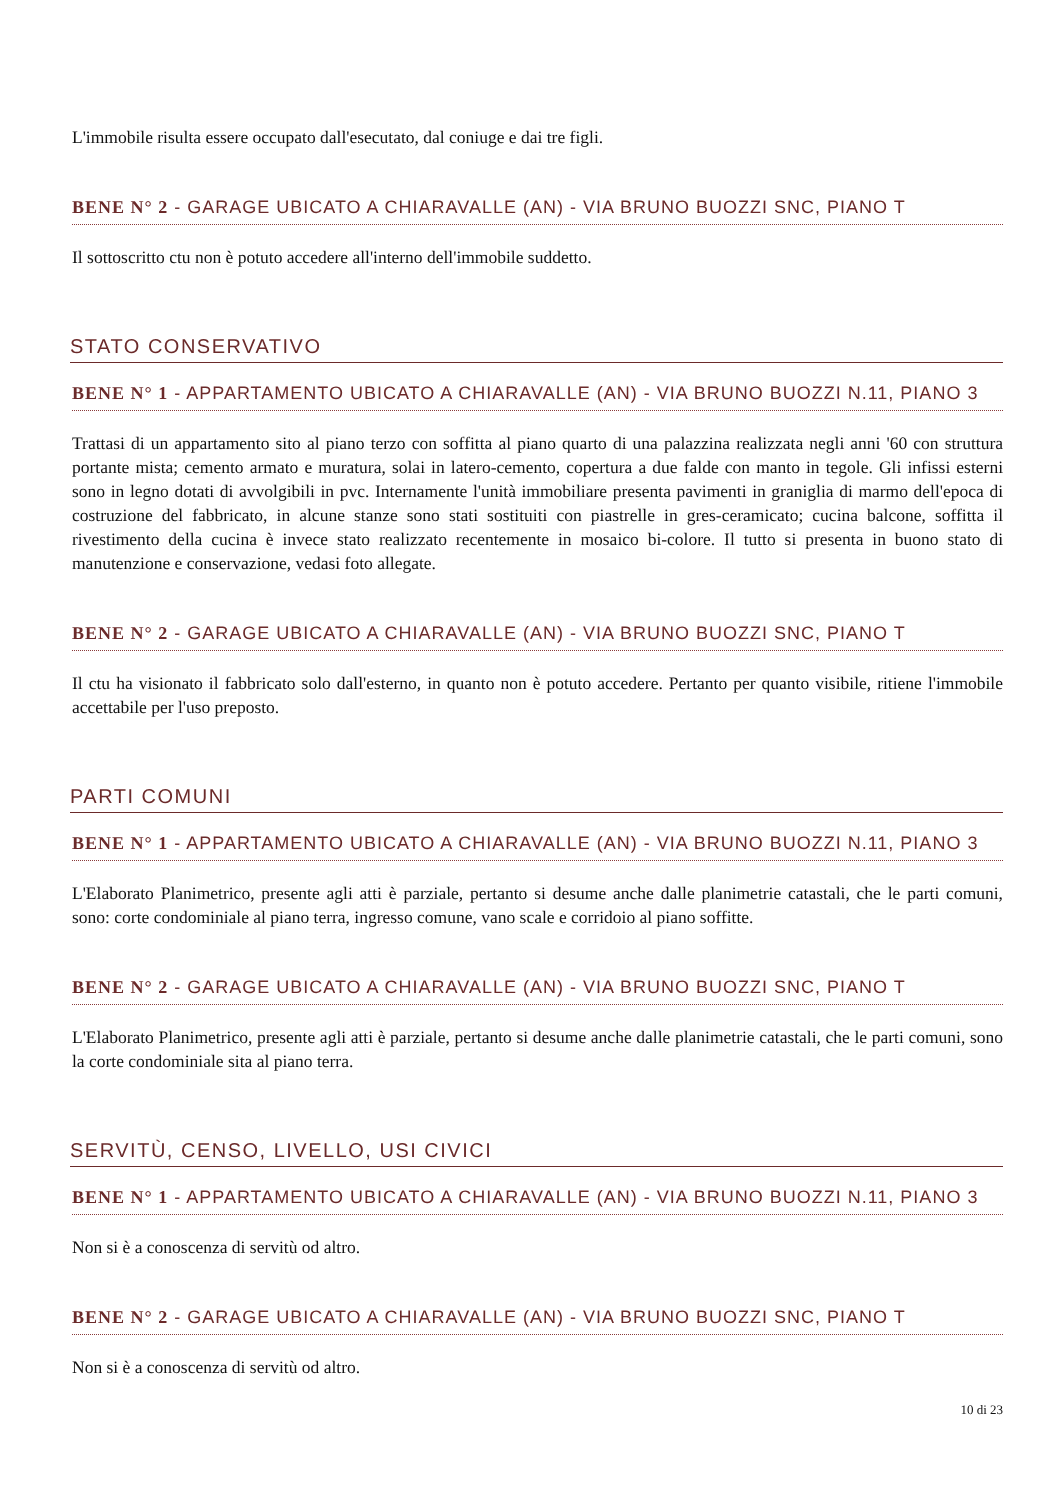L'immobile risulta essere occupato dall'esecutato, dal coniuge e dai tre figli.
BENE N° 2 - GARAGE UBICATO A CHIARAVALLE (AN) - VIA BRUNO BUOZZI SNC, PIANO T
Il sottoscritto ctu non è potuto accedere all'interno dell'immobile suddetto.
STATO CONSERVATIVO
BENE N° 1 - APPARTAMENTO UBICATO A CHIARAVALLE (AN) - VIA BRUNO BUOZZI N.11, PIANO 3
Trattasi di un appartamento sito al piano terzo con soffitta al piano quarto di una palazzina realizzata negli anni '60 con struttura portante mista; cemento armato e muratura, solai in latero-cemento, copertura a due falde con manto in tegole. Gli infissi esterni sono in legno dotati di avvolgibili in pvc. Internamente l'unità immobiliare presenta pavimenti in graniglia di marmo dell'epoca di costruzione del fabbricato, in alcune stanze sono stati sostituiti con piastrelle in gres-ceramicato; cucina balcone, soffitta il rivestimento della cucina è invece stato realizzato recentemente in mosaico bi-colore. Il tutto si presenta in buono stato di manutenzione e conservazione, vedasi foto allegate.
BENE N° 2 - GARAGE UBICATO A CHIARAVALLE (AN) - VIA BRUNO BUOZZI SNC, PIANO T
Il ctu ha visionato il fabbricato solo dall'esterno, in quanto non è potuto accedere. Pertanto per quanto visibile, ritiene l'immobile accettabile per l'uso preposto.
PARTI COMUNI
BENE N° 1 - APPARTAMENTO UBICATO A CHIARAVALLE (AN) - VIA BRUNO BUOZZI N.11, PIANO 3
L'Elaborato Planimetrico, presente agli atti è parziale, pertanto si desume anche dalle planimetrie catastali, che le parti comuni, sono: corte condominiale al piano terra, ingresso comune, vano scale e corridoio al piano soffitte.
BENE N° 2 - GARAGE UBICATO A CHIARAVALLE (AN) - VIA BRUNO BUOZZI SNC, PIANO T
L'Elaborato Planimetrico, presente agli atti è parziale, pertanto si desume anche dalle planimetrie catastali, che le parti comuni, sono la corte condominiale sita al piano terra.
SERVITÙ, CENSO, LIVELLO, USI CIVICI
BENE N° 1 - APPARTAMENTO UBICATO A CHIARAVALLE (AN) - VIA BRUNO BUOZZI N.11, PIANO 3
Non si è a conoscenza di servitù od altro.
BENE N° 2 - GARAGE UBICATO A CHIARAVALLE (AN) - VIA BRUNO BUOZZI SNC, PIANO T
Non si è a conoscenza di servitù od altro.
10 di 23